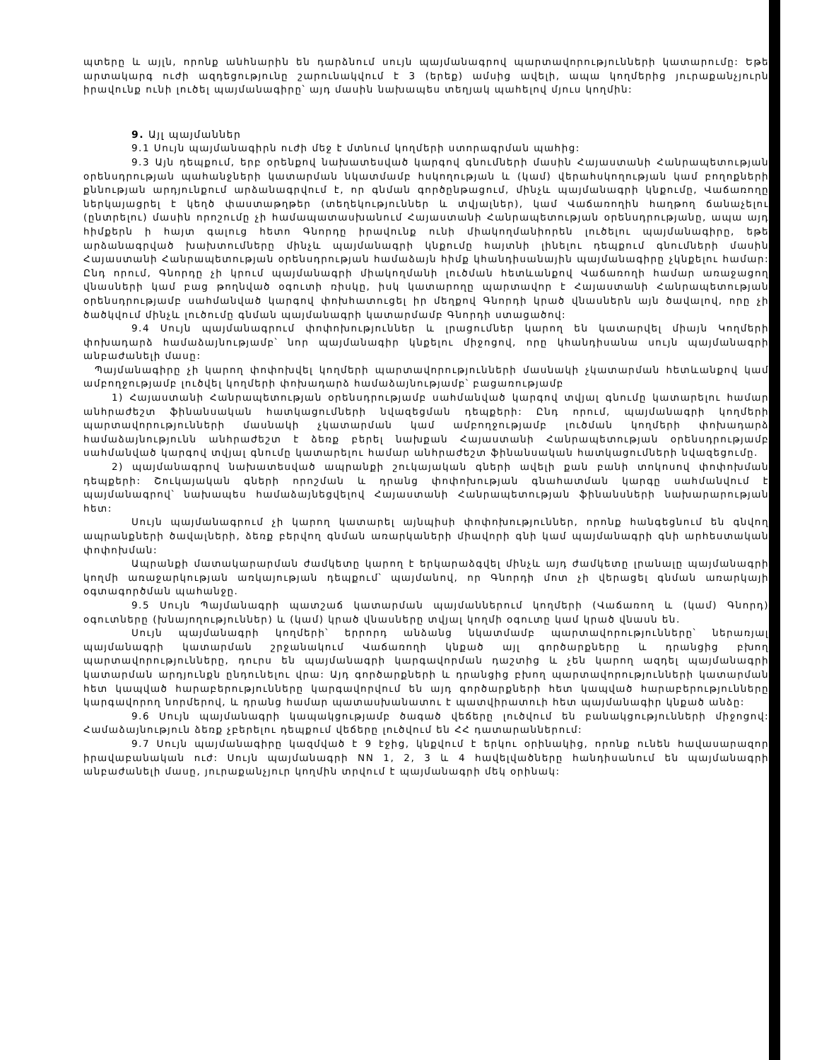պտերը և այլն, որոնք անհնարին են դարձնում սույն պայմանագրով պարտավորությունների կատարումը: Եթե արտակարգ ուժի ազդեցությունը շարունակվում է 3 (երեք) ամսից ավելի, ապա կողմերից յուրաքանչյուրն իրավունք ունի լուծել պայմանագիրը՝ այդ մասին նախապես տեղյակ պահելով մյուս կողմին:
9. Այլ պայմաններ
9.1 Սույն պայմանագիրն ուժի մեջ է մտնում կողմերի ստորագրման պահից:
9.3 Այն դեպքում, երբ օրենքով նախատեսված կարգով գնումների մասին Հայաստանի Հանրապետության օրենսդրության պահանջների կատարման նկատմամբ հսկողության և (կամ) վերահսկողության կամ բողոքների քննության արդյունքում արձանագրվում է, որ գնման գործընթացում, մինչև պայմանագրի կնքումը, Վաճառողը ներկայացրել է կեղծ փաստաթղթեր (տեղեկություններ և տվյալներ), կամ Վաճառողին հաղթող ճանաչելու (ընտրելու) մասին որոշումը չի համապատասխանում Հայաստանի Հանրապետության օրենսդրությանը, ապա այդ հիմքերն ի հայտ գալուց հետո Գնորդը իրավունք ունի միակողմանիորեն լուծելու պայմանագիրը, եթե արձանագրված խախտումները մինչև պայմանագրի կնքումը հայտնի լինելու դեպքում գնումների մասին Հայաստանի Հանրապետության օրենսդրության համաձայն հիմք կհանդիսանային պայմանագիրը չկնքելու համար: Ընդ որում, Գնորդը չի կրում պայմանագրի միակողմանի լուծման հետևանքով Վաճառողի համար առաջացող վնասների կամ բաց թողնված օգուտի ռիսկը, իսկ կատարողը պարտավոր է Հայաստանի Հանրապետության օրենսդրությամբ սահմանված կարգով փոխհատուցել իր մեղքով Գնորդի կրած վնասներն այն ծավալով, որը չի ծածկվում մինչև լուծումը գնման պայմանագրի կատարմամբ Գնորդի ստացածով:
9.4 Սույն պայմանագրում փոփոխություններ և լրացումներ կարող են կատարվել միայն Կողմերի փոխադարձ համաձայնությամբ՝ նոր պայմանագիր կնքելու միջոցով, որը կհանդիսանա սույն պայմանագրի անբաժանելի մասը:
Պայմանագիրը չի կարող փոփոխվել կողմերի պարտավորությունների մասնակի չկատարման հետևանքով կամ ամբողջությամբ լուծվել կողմերի փոխադարձ համաձայնությամբ՝ բացառությամբ
1) Հայաստանի Հանրապետության օրենսդրությամբ սահմանված կարգով տվյալ գնումը կատարելու համար անհրաժեշտ ֆինանսական հատկացումների նվազեցման դեպքերի: Ընդ որում, պայմանագրի կողմերի պարտավորությունների մասնակի չկատարման կամ ամբողջությամբ լուծման կողմերի փոխադարձ համաձայնությունն անհրաժեշտ է ձեռք բերել նախքան Հայաստանի Հանրապետության օրենսդրությամբ սահմանված կարգով տվյալ գնումը կատարելու համար անհրաժեշտ ֆինանսական հատկացումների նվազեցումը.
2) պայմանագրով նախատեսված ապրանքի շուկայական գների ավելի քան բանի տոկոսով փոփոխման դեպքերի: Շուկայական գների որոշման և դրանց փոփոխության գնահատման կարգը սահմանվում է պայմանագրով՝ նախապես համաձայնեցվելով Հայաստանի Հանրապետության ֆինանսների նախարարության հետ:
Սույն պայմանագրում չի կարող կատարել այնպիսի փոփոխություններ, որոնք հանգեցնում են գնվող ապրանքների ծավալների, ձեռք բերվող գնման առարկաների միավորի գնի կամ պայմանագրի գնի արհեստական փոփոխման:
Ապրանքի մատակարարման ժամկետը կարող է երկարաձգվել մինչև այդ ժամկետը լրանալը պայմանագրի կողմի առաջարկության առկայության դեպքում՝ պայմանով, որ Գնորդի մոտ չի վերացել գնման առարկայի օգտագործման պահանջը.
9.5 Սույն Պայմանագրի պատշաճ կատարման պայմաններում կողմերի (Վաճառող և (կամ) Գնորդ) օգուտները (խնայողություններ) և (կամ) կրած վնասները տվյալ կողմի օգուտը կամ կրած վնասն են.
Սույն պայմանագրի կողմերի՝ երրորդ անձանց նկատմամբ պարտավորությունները՝ ներառյալ պայմանագրի կատարման շրջանակում Վաճառողի կնքած այլ գործարքները և դրանցից բխող պարտավորությունները, դուրս են պայմանագրի կարգավորման դաշտից և չեն կարող ազդել պայմանագրի կատարման արդյունքն ընդունելու վրա: Այդ գործարքների և դրանցից բխող պարտավորությունների կատարման հետ կապված հարաբերությունները կարգավորվում են այդ գործարքների հետ կապված հարաբերությունները կարգավորող նորմերով, և դրանց համար պատասխանատու է պատվիրատուի հետ պայմանագիր կնքած անձը:
9.6 Սույն պայմանագրի կապակցությամբ ծագած վեճերը լուծվում են բանակցությունների միջոցով: Համաձայնություն ձեռք չբերելու դեպքում վեճերը լուծվում են ՀՀ դատարաններում:
9.7 Սույն պայմանագիրը կազմված է 9 էջից, կնքվում է երկու օրինակից, որոնք ունեն հավասարազոր իրավաբանական ուժ: Սույն պայմանագրի NN 1, 2, 3 և 4 հավելվածները հանդիսանում են պայմանագրի անբաժանելի մասը, յուրաքանչյուր կողմին տրվում է պայմանագրի մեկ օրինակ: